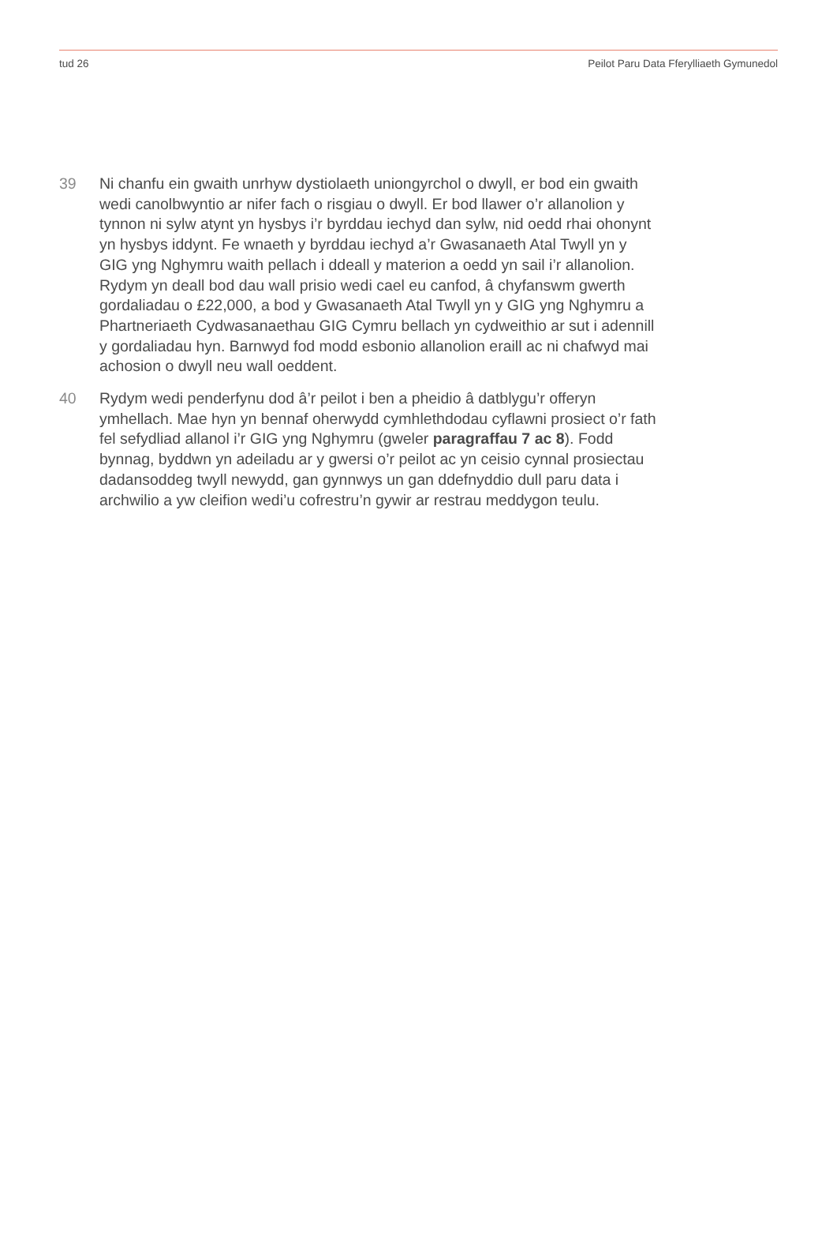tud 26 Peilot Paru Data Fferylliaeth Gymunedol
39 Ni chanfu ein gwaith unrhyw dystiolaeth uniongyrchol o dwyll, er bod ein gwaith wedi canolbwyntio ar nifer fach o risgiau o dwyll. Er bod llawer o’r allanolion y tynnon ni sylw atynt yn hysbys i’r byrddau iechyd dan sylw, nid oedd rhai ohonynt yn hysbys iddynt. Fe wnaeth y byrddau iechyd a’r Gwasanaeth Atal Twyll yn y GIG yng Nghymru waith pellach i ddeall y materion a oedd yn sail i’r allanolion. Rydym yn deall bod dau wall prisio wedi cael eu canfod, â chyfanswm gwerth gordaliadau o £22,000, a bod y Gwasanaeth Atal Twyll yn y GIG yng Nghymru a Phartneriaeth Cydwasanaethau GIG Cymru bellach yn cydweithio ar sut i adennill y gordaliadau hyn. Barnwyd fod modd esbonio allanolion eraill ac ni chafwyd mai achosion o dwyll neu wall oeddent.
40 Rydym wedi penderfynu dod â’r peilot i ben a pheidio â datblygu’r offeryn ymhellach. Mae hyn yn bennaf oherwydd cymhlethdodau cyflawni prosiect o’r fath fel sefydliad allanol i’r GIG yng Nghymru (gweler paragraffau 7 ac 8). Fodd bynnag, byddwn yn adeiladu ar y gwersi o’r peilot ac yn ceisio cynnal prosiectau dadansoddeg twyll newydd, gan gynnwys un gan ddefnyddio dull paru data i archwilio a yw cleifion wedi’u cofrestru’n gywir ar restrau meddygon teulu.